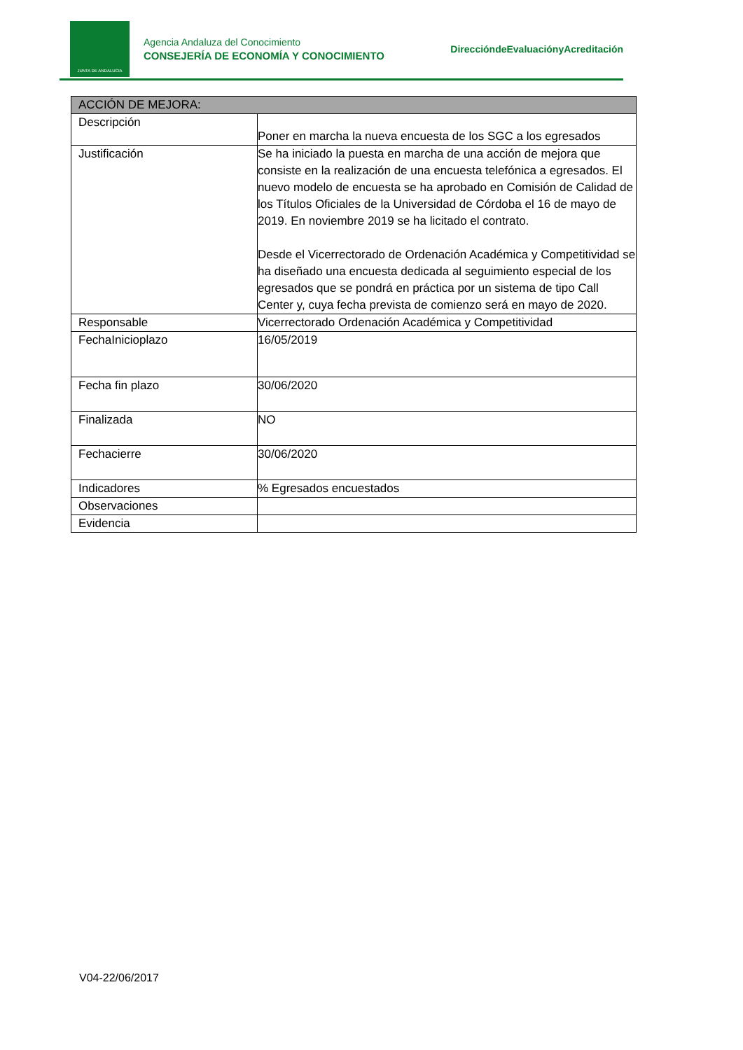JUNTA DE ANDALUCIA
Agencia Andaluza del Conocimiento
CONSEJERÍA DE ECONOMÍA Y CONOCIMIENTO
DireccióndeEvaluaciónyAcreditación
| ACCIÓN DE MEJORA: | |
| --- | --- |
| Descripción | Poner en marcha la nueva encuesta de los SGC a los egresados |
| Justificación | Se ha iniciado la puesta en marcha de una acción de mejora que consiste en la realización de una encuesta telefónica a egresados. El nuevo modelo de encuesta se ha aprobado en Comisión de Calidad de los Títulos Oficiales de la Universidad de Córdoba el 16 de mayo de 2019. En noviembre 2019 se ha licitado el contrato. Desde el Vicerrectorado de Ordenación Académica y Competitividad se ha diseñado una encuesta dedicada al seguimiento especial de los egresados que se pondrá en práctica por un sistema de tipo Call Center y, cuya fecha prevista de comienzo será en mayo de 2020. |
| Responsable | Vicerrectorado Ordenación Académica y Competitividad |
| FechaInicioplazo | 16/05/2019 |
| Fecha fin plazo | 30/06/2020 |
| Finalizada | NO |
| Fechacierre | 30/06/2020 |
| Indicadores | % Egresados encuestados |
| Observaciones | |
| Evidencia | |
V04-22/06/2017